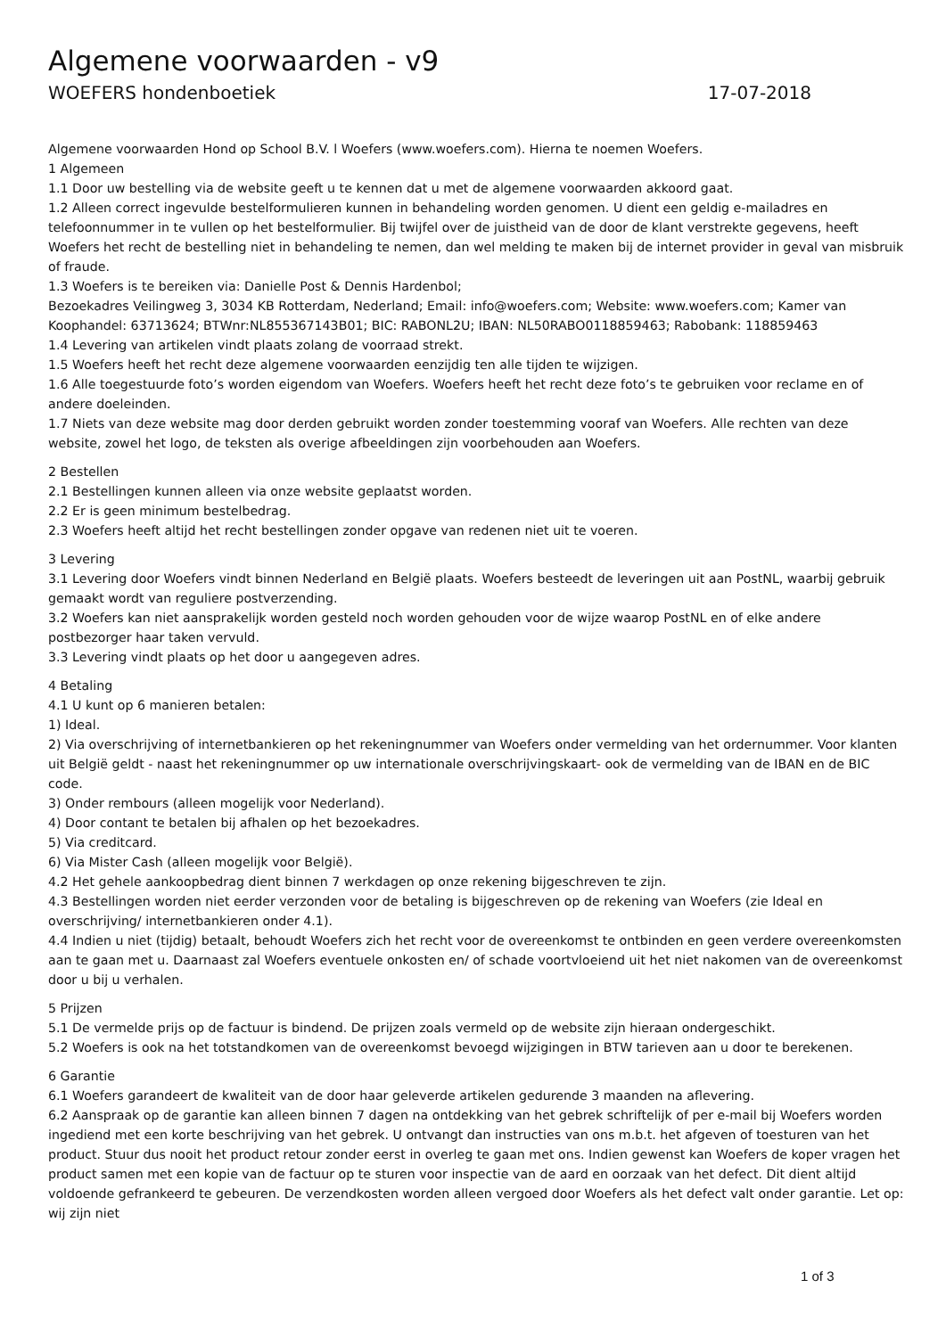Algemene voorwaarden - v9
WOEFERS hondenboetiek 17-07-2018
Algemene voorwaarden Hond op School B.V. l Woefers (www.woefers.com). Hierna te noemen Woefers.
1 Algemeen
1.1 Door uw bestelling via de website geeft u te kennen dat u met de algemene voorwaarden akkoord gaat.
1.2 Alleen correct ingevulde bestelformulieren kunnen in behandeling worden genomen. U dient een geldig e-mailadres en telefoonnummer in te vullen op het bestelformulier. Bij twijfel over de juistheid van de door de klant verstrekte gegevens, heeft Woefers het recht de bestelling niet in behandeling te nemen, dan wel melding te maken bij de internet provider in geval van misbruik of fraude.
1.3 Woefers is te bereiken via: Danielle Post & Dennis Hardenbol;
Bezoekadres Veilingweg 3, 3034 KB Rotterdam, Nederland; Email: info@woefers.com; Website: www.woefers.com; Kamer van Koophandel: 63713624; BTWnr:NL855367143B01; BIC: RABONL2U; IBAN: NL50RABO0118859463; Rabobank: 118859463
1.4 Levering van artikelen vindt plaats zolang de voorraad strekt.
1.5 Woefers heeft het recht deze algemene voorwaarden eenzijdig ten alle tijden te wijzigen.
1.6 Alle toegestuurde foto’s worden eigendom van Woefers. Woefers heeft het recht deze foto’s te gebruiken voor reclame en of andere doeleinden.
1.7 Niets van deze website mag door derden gebruikt worden zonder toestemming vooraf van Woefers. Alle rechten van deze website, zowel het logo, de teksten als overige afbeeldingen zijn voorbehouden aan Woefers.
2 Bestellen
2.1 Bestellingen kunnen alleen via onze website geplaatst worden.
2.2 Er is geen minimum bestelbedrag.
2.3 Woefers heeft altijd het recht bestellingen zonder opgave van redenen niet uit te voeren.
3 Levering
3.1 Levering door Woefers vindt binnen Nederland en België plaats. Woefers besteedt de leveringen uit aan PostNL, waarbij gebruik gemaakt wordt van reguliere postverzending.
3.2 Woefers kan niet aansprakelijk worden gesteld noch worden gehouden voor de wijze waarop PostNL en of elke andere postbezorger haar taken vervuld.
3.3 Levering vindt plaats op het door u aangegeven adres.
4 Betaling
4.1 U kunt op 6 manieren betalen:
1) Ideal.
2) Via overschrijving of internetbankieren op het rekeningnummer van Woefers onder vermelding van het ordernummer. Voor klanten uit België geldt - naast het rekeningnummer op uw internationale overschrijvingskaart- ook de vermelding van de IBAN en de BIC code.
3) Onder rembours (alleen mogelijk voor Nederland).
4) Door contant te betalen bij afhalen op het bezoekadres.
5) Via creditcard.
6) Via Mister Cash (alleen mogelijk voor België).
4.2 Het gehele aankoopbedrag dient binnen 7 werkdagen op onze rekening bijgeschreven te zijn.
4.3 Bestellingen worden niet eerder verzonden voor de betaling is bijgeschreven op de rekening van Woefers (zie Ideal en overschrijving/ internetbankieren onder 4.1).
4.4 Indien u niet (tijdig) betaalt, behoudt Woefers zich het recht voor de overeenkomst te ontbinden en geen verdere overeenkomsten aan te gaan met u. Daarnaast zal Woefers eventuele onkosten en/ of schade voortvloeiend uit het niet nakomen van de overeenkomst door u bij u verhalen.
5 Prijzen
5.1 De vermelde prijs op de factuur is bindend. De prijzen zoals vermeld op de website zijn hieraan ondergeschikt.
5.2 Woefers is ook na het totstandkomen van de overeenkomst bevoegd wijzigingen in BTW tarieven aan u door te berekenen.
6 Garantie
6.1 Woefers garandeert de kwaliteit van de door haar geleverde artikelen gedurende 3 maanden na aflevering.
6.2 Aanspraak op de garantie kan alleen binnen 7 dagen na ontdekking van het gebrek schriftelijk of per e-mail bij Woefers worden ingediend met een korte beschrijving van het gebrek. U ontvangt dan instructies van ons m.b.t. het afgeven of toesturen van het product. Stuur dus nooit het product retour zonder eerst in overleg te gaan met ons. Indien gewenst kan Woefers de koper vragen het product samen met een kopie van de factuur op te sturen voor inspectie van de aard en oorzaak van het defect. Dit dient altijd voldoende gefrankeerd te gebeuren. De verzendkosten worden alleen vergoed door Woefers als het defect valt onder garantie. Let op: wij zijn niet
1 of 3